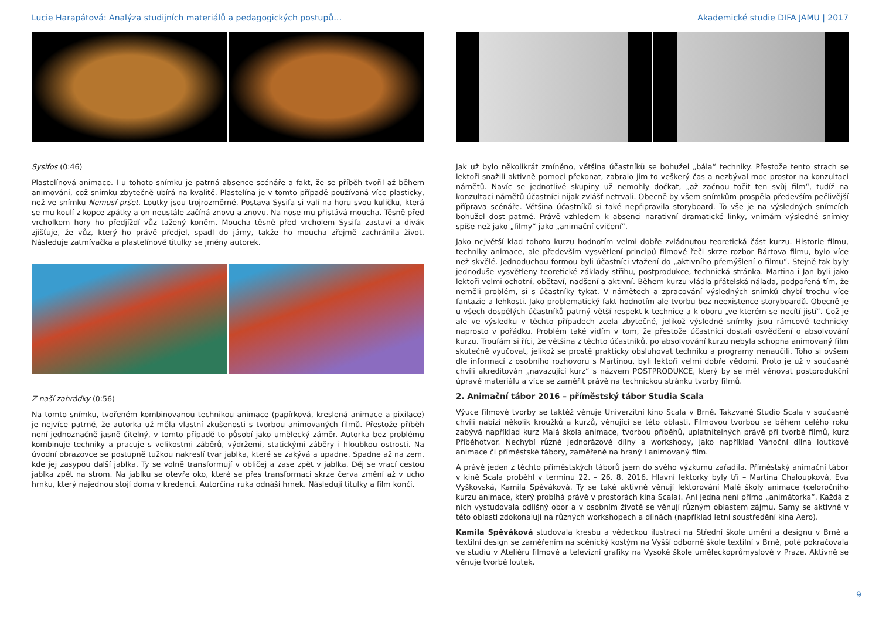Lucie Harapátová: Analýza studijních materiálů a pedagogických postupů… Akademické studie DIFA JAMU | 2017
Sysifos (0:46)
Plastelínová animace. I u tohoto snímku je patrná absence scénáře a fakt, že se příběh tvořil až během animování, což snímku zbytečně ubírá na kvalitě. Plastelína je v tomto případě používaná více plasticky, než ve snímku Nemusí pršet. Loutky jsou trojrozměrné. Postava Sysifa si valí na horu svou kuličku, která se mu koulí z kopce zpátky a on neustále začíná znovu a znovu. Na nose mu přistává moucha. Těsně před vrcholkem hory ho předjíždí vůz tažený koněm. Moucha těsně před vrcholem Sysifa zastaví a divák zjišťuje, že vůz, který ho právě předjel, spadl do jámy, takže ho moucha zřejmě zachránila život. Následuje zatmívačka a plastelínové titulky se jmény autorek.
Z naší zahrádky (0:56)
Na tomto snímku, tvořeném kombinovanou technikou animace (papírková, kreslená animace a pixilace) je nejvíce patrné, že autorka už měla vlastní zkušenosti s tvorbou animovaných filmů. Přestože příběh není jednoznačně jasně čitelný, v tomto případě to působí jako umělecký záměr. Autorka bez problému kombinuje techniky a pracuje s velikostmi záběrů, výdržemi, statickými záběry i hloubkou ostrosti. Na úvodní obrazovce se postupně tužkou nakreslí tvar jablka, které se zakývá a upadne. Spadne až na zem, kde jej zasypou další jablka. Ty se volně transformují v obličej a zase zpět v jablka. Děj se vrací cestou jablka zpět na strom. Na jablku se otevře oko, které se přes transformaci skrze červa změní až v ucho hrnku, který najednou stojí doma v kredenci. Autorčina ruka odnáší hrnek. Následují titulky a film končí.
Jak už bylo několikrát zmíněno, většina účastníků se bohužel „bála“ techniky. Přestože tento strach se lektoři snažili aktivně pomoci překonat, zabralo jim to veškerý čas a nezbýval moc prostor na konzultaci námětů. Navíc se jednotlivé skupiny už nemohly dočkat, „až začnou točit ten svůj film“, tudíž na konzultaci námětů účastníci nijak zvlášť netrvali. Obecně by všem snímkům prospěla především pečlivější příprava scénáře. Většina účastníků si také nepřipravila storyboard. To vše je na výsledných snímcích bohužel dost patrné. Právě vzhledem k absenci narativní dramatické linky, vnímám výsledné snímky spíše než jako „filmy“ jako „animační cvičení“.
Jako největší klad tohoto kurzu hodnotím velmi dobře zvládnutou teoretická část kurzu. Historie filmu, techniky animace, ale především vysvětlení principů filmové řeči skrze rozbor Bártova filmu, bylo více než skvělé. Jednoduchou formou byli účastníci vtažení do „aktivního přemýšlení o filmu“. Stejně tak byly jednoduše vysvětleny teoretické základy střihu, postprodukce, technická stránka. Martina i Jan byli jako lektoři velmi ochotní, obětaví, nadšení a aktivní. Během kurzu vládla přátelská nálada, podpořená tím, že neměli problém, si s účastníky tykat. V námětech a zpracování výsledných snímků chybí trochu více fantazie a lehkosti. Jako problematický fakt hodnotím ale tvorbu bez neexistence storyboardů. Obecně je u všech dospělých účastníků patrný větší respekt k technice a k oboru „ve kterém se necítí jistí“. Což je ale ve výsledku v těchto případech zcela zbytečné, jelikož výsledné snímky jsou rámcově technicky naprosto v pořádku. Problém také vidím v tom, že přestože účastníci dostali osvědčení o absolvování kurzu. Troufám si říci, že většina z těchto účastníků, po absolvování kurzu nebyla schopna animovaný film skutečně vyučovat, jelikož se prostě prakticky obsluhovat techniku a programy nenaučili. Toho si ovšem dle informací z osobního rozhovoru s Martinou, byli lektoři velmi dobře vědomi. Proto je už v současné chvíli akreditován „navazující kurz“ s názvem POSTPRODUKCE, který by se měl věnovat postprodukční úpravě materiálu a více se zaměřit právě na technickou stránku tvorby filmů.
2. Animační tábor 2016 – příměstský tábor Studia Scala
Výuce filmové tvorby se taktéž věnuje Univerzitní kino Scala v Brně. Takzvané Studio Scala v současné chvíli nabízí několik kroužků a kurzů, věnující se této oblasti. Filmovou tvorbou se během celého roku zabývá například kurz Malá škola animace, tvorbou příběhů, uplatnitelných právě při tvorbě filmů, kurz Příběhotvor. Nechybí různé jednorázové dílny a workshopy, jako například Vánoční dílna loutkové animace či příměstské tábory, zaměřené na hraný i animovaný film.
A právě jeden z těchto příměstských táborů jsem do svého výzkumu zařadila. Příměstský animační tábor v kině Scala proběhl v termínu 22. – 26. 8. 2016. Hlavní lektorky byly tři – Martina Chaloupková, Eva Vyškovská, Kamila Spěváková. Ty se také aktivně věnují lektorování Malé školy animace (celoročního kurzu animace, který probíhá právě v prostorách kina Scala). Ani jedna není přímo „animátorka“. Každá z nich vystudovala odlišný obor a v osobním životě se věnují různým oblastem zájmu. Samy se aktivně v této oblasti zdokonalují na různých workshopech a dílnách (například letní soustředění kina Aero).
Kamila Spěváková studovala kresbu a vědeckou ilustraci na Střední škole umění a designu v Brně a textilní design se zaměřením na scénický kostým na Vyšší odborné škole textilní v Brně, poté pokračovala ve studiu v Ateliéru filmové a televizní grafiky na Vysoké škole uměleckoprůmyslové v Praze. Aktivně se věnuje tvorbě loutek.
9